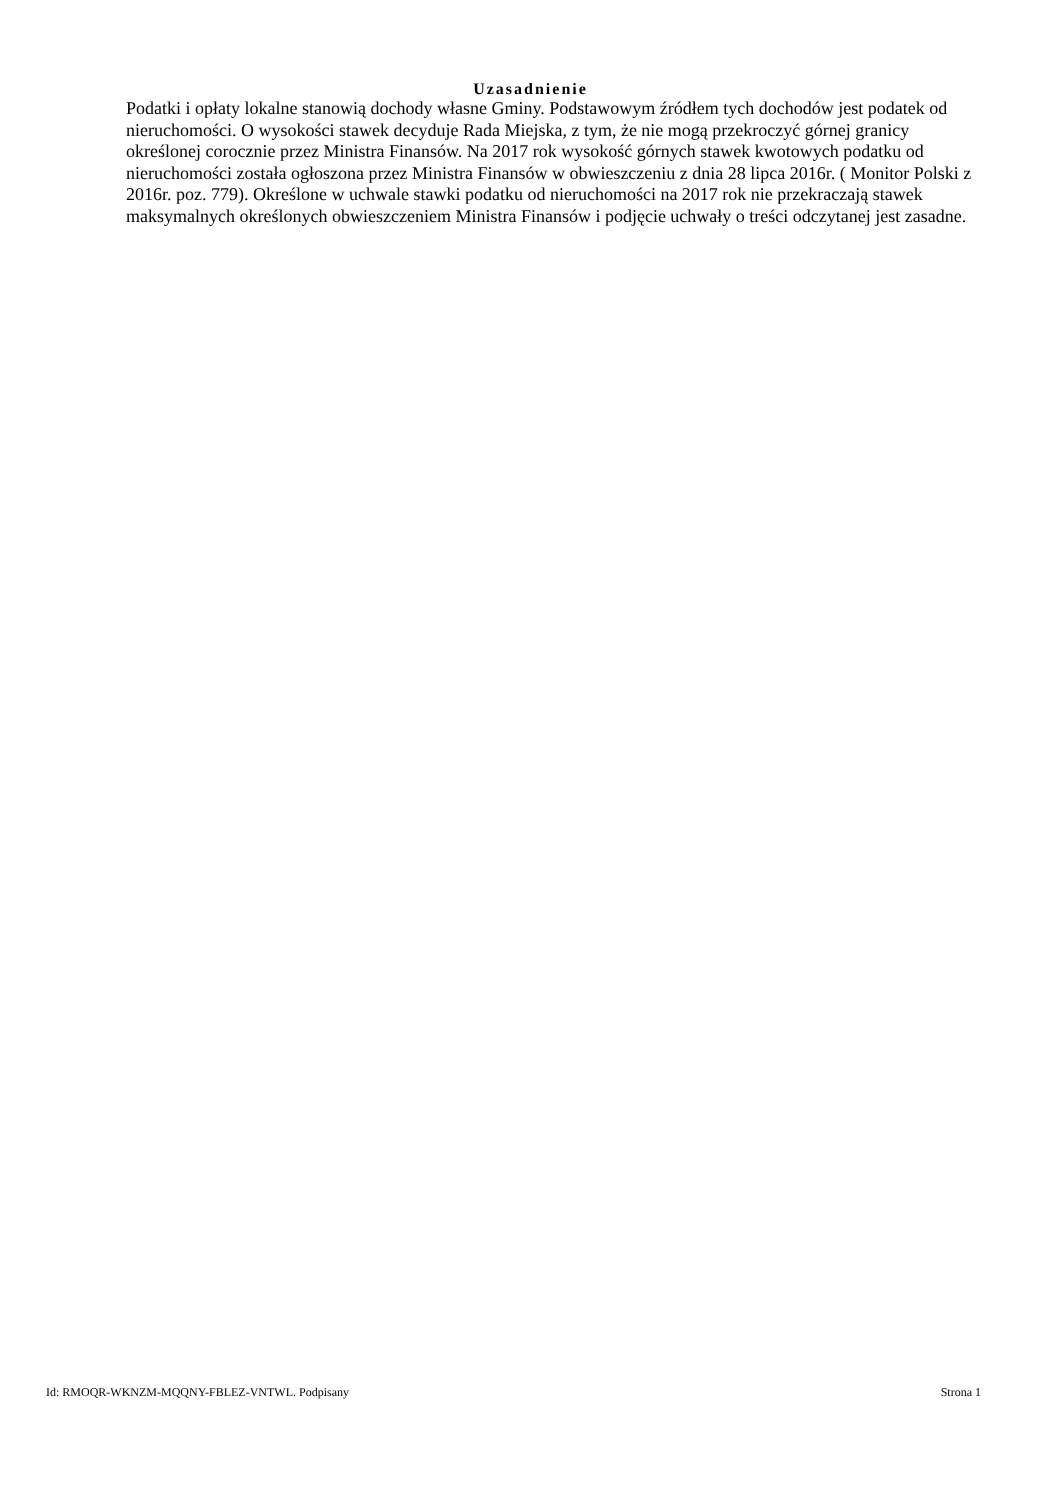Uzasadnienie
Podatki i opłaty lokalne stanowią dochody własne Gminy. Podstawowym źródłem tych dochodów jest podatek od nieruchomości. O wysokości stawek decyduje Rada Miejska, z tym, że nie mogą przekroczyć górnej granicy określonej corocznie przez Ministra Finansów. Na 2017 rok wysokość górnych stawek kwotowych podatku od nieruchomości została ogłoszona przez Ministra Finansów w obwieszczeniu z dnia 28 lipca 2016r. ( Monitor Polski z 2016r. poz. 779). Określone w uchwale stawki podatku od nieruchomości na 2017 rok nie przekraczają stawek maksymalnych określonych obwieszczeniem Ministra Finansów i podjęcie uchwały o treści odczytanej jest zasadne.
Id: RMOQR-WKNZM-MQQNY-FBLEZ-VNTWL. Podpisany Strona 1